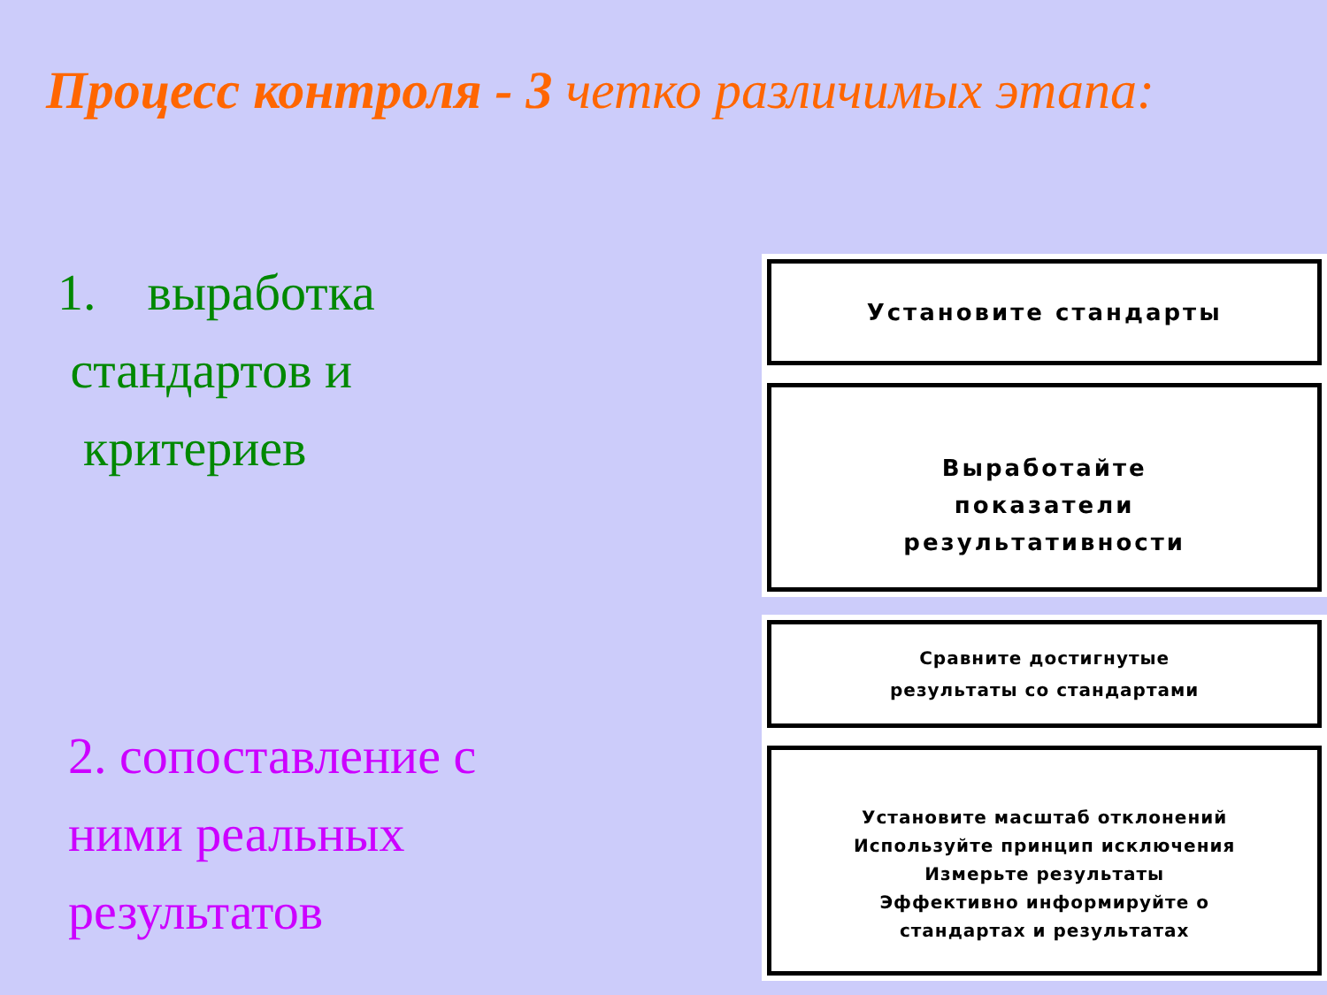Процесс контроля - 3 четко различимых этапа:
1. выработка
стандартов и
критериев
2. сопоставление с
ними реальных
результатов
Установите стандарты
Выработайте
показатели
результативности
Сравните достигнутые
результаты со стандартами
Установите масштаб отклонений
Используйте принцип исключения
Измерьте результаты
Эффективно информируйте о
стандартах и результатах